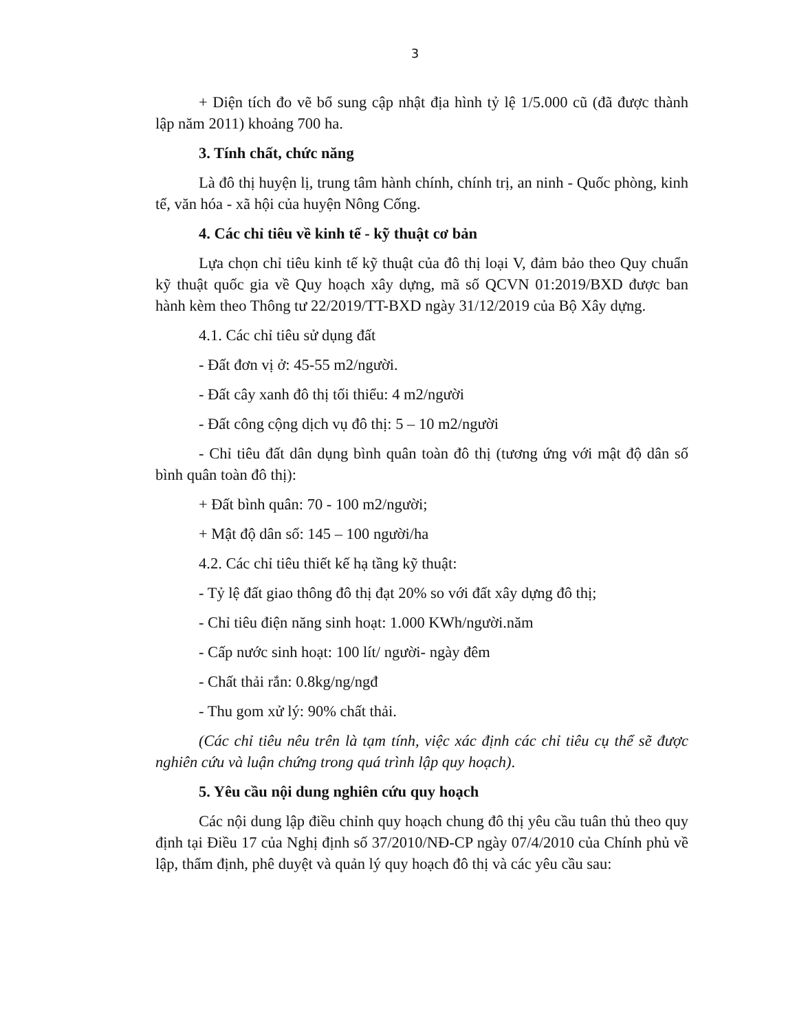3
+ Diện tích đo vẽ bổ sung cập nhật địa hình tỷ lệ 1/5.000 cũ (đã được thành lập năm 2011) khoảng 700 ha.
3. Tính chất, chức năng
Là đô thị huyện lị, trung tâm hành chính, chính trị, an ninh - Quốc phòng, kinh tế, văn hóa - xã hội của huyện Nông Cống.
4. Các chỉ tiêu về kinh tế - kỹ thuật cơ bản
Lựa chọn chỉ tiêu kinh tế kỹ thuật của đô thị loại V, đảm bảo theo Quy chuẩn kỹ thuật quốc gia về Quy hoạch xây dựng, mã số QCVN 01:2019/BXD được ban hành kèm theo Thông tư 22/2019/TT-BXD ngày 31/12/2019 của Bộ Xây dựng.
4.1. Các chỉ tiêu sử dụng đất
- Đất đơn vị ở: 45-55 m2/người.
- Đất cây xanh đô thị tối thiểu: 4 m2/người
- Đất công cộng dịch vụ đô thị: 5 – 10 m2/người
- Chỉ tiêu đất dân dụng bình quân toàn đô thị (tương ứng với mật độ dân số bình quân toàn đô thị):
+ Đất bình quân: 70 - 100 m2/người;
+ Mật độ dân số: 145 – 100 người/ha
4.2. Các chỉ tiêu thiết kế hạ tầng kỹ thuật:
- Tỷ lệ đất giao thông đô thị đạt 20% so với đất xây dựng đô thị;
- Chỉ tiêu điện năng sinh hoạt: 1.000 KWh/người.năm
- Cấp nước sinh hoạt: 100 lít/ người- ngày đêm
- Chất thải rắn: 0.8kg/ng/ngđ
- Thu gom xử lý: 90% chất thải.
(Các chỉ tiêu nêu trên là tạm tính, việc xác định các chỉ tiêu cụ thể sẽ được nghiên cứu và luận chứng trong quá trình lập quy hoạch).
5. Yêu cầu nội dung nghiên cứu quy hoạch
Các nội dung lập điều chỉnh quy hoạch chung đô thị yêu cầu tuân thủ theo quy định tại Điều 17 của Nghị định số 37/2010/NĐ-CP ngày 07/4/2010 của Chính phủ về lập, thẩm định, phê duyệt và quản lý quy hoạch đô thị và các yêu cầu sau: